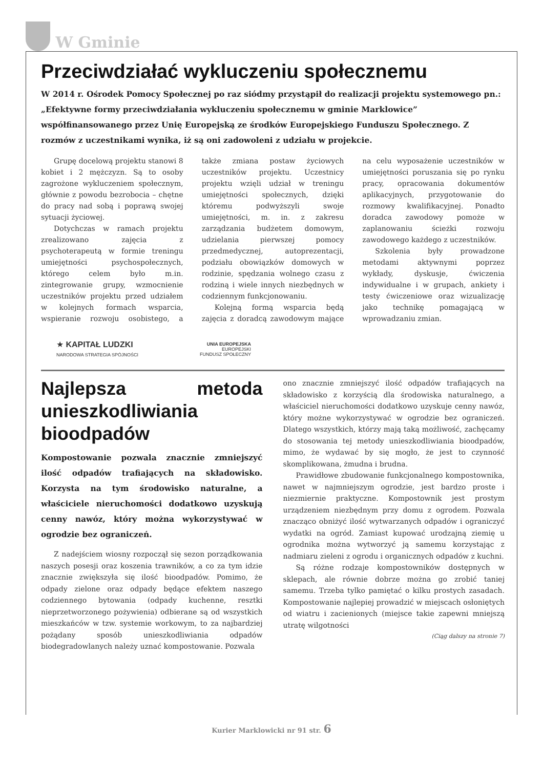W Gminie
Przeciwdziałać wykluczeniu społecznemu
W 2014 r. Ośrodek Pomocy Społecznej po raz siódmy przystąpił do realizacji projektu systemowego pn.: „Efektywne formy przeciwdziałania wykluczeniu społecznemu w gminie Marklowice” współfinansowanego przez Unię Europejską ze środków Europejskiego Funduszu Społecznego. Z rozmów z uczestnikami wynika, iż są oni zadowoleni z udziału w projekcie.
Grupę docelową projektu stanowi 8 kobiet i 2 mężczyzn. Są to osoby zagrożone wykluczeniem społecznym, głównie z powodu bezrobocia – chętne do pracy nad sobą i poprawą swojej sytuacji życiowej.
Dotychczas w ramach projektu zrealizowano zajęcia z psychoterapeutą w formie treningu umiejętności psychospołecznych, którego celem było m.in. zintegrowanie grupy, wzmocnienie uczestników projektu przed udziałem w kolejnych formach wsparcia, wspieranie rozwoju osobistego, a także zmiana postaw życiowych uczestników projektu. Uczestnicy projektu wzięli udział w treningu umiejętności społecznych, dzięki któremu podwyższyli swoje umiejętności, m. in. z zakresu zarządzania budżetem domowym, udzielania pierwszej pomocy przedmedycznej, autoprezentacji, podziału obowiązków domowych w rodzinie, spędzania wolnego czasu z rodziną i wiele innych niezbędnych w codziennym funkcjonowaniu.
Kolejną formą wsparcia będą zajęcia z doradcą zawodowym mające na celu wyposażenie uczestników w umiejętności poruszania się po rynku pracy, opracowania dokumentów aplikacyjnych, przygotowanie do rozmowy kwalifikacyjnej. Ponadto doradca zawodowy pomoże w zaplanowaniu ścieżki rozwoju zawodowego każdego z uczestników.
Szkolenia były prowadzone metodami aktywnymi poprzez wykłady, dyskusje, ćwiczenia indywidualne i w grupach, ankiety i testy ćwiczeniowe oraz wizualizację jako technikę pomagającą w wprowadzaniu zmian.
★ KAPITAŁ LUDZKI
NARODOWA STRATEGIA SPÓJNOŚCI
UNIA EUROPEJSKA
EUROPEJSKI
FUNDUSZ SPOŁECZNY
Najlepsza metoda unieszkodliwiania bioodpadów
Kompostowanie pozwala znacznie zmniejszyć ilość odpadów trafiających na składowisko. Korzysta na tym środowisko naturalne, a właściciele nieruchomości dodatkowo uzyskują cenny nawóz, który można wykorzystywać w ogrodzie bez ograniczeń.
Z nadejściem wiosny rozpoczął się sezon porządkowania naszych posesji oraz koszenia trawników, a co za tym idzie znacznie zwiększyła się ilość biood­padów. Pomimo, że odpady zielone oraz odpady będące efektem naszego codziennego bytowania (odpady kuchenne, resztki nieprzetworzonego pożywienia) odbierane są od wszystkich mieszkańców w tzw. systemie workowym, to za najbardziej pożądany sposób unieszkodliwiania odpadów biodegradowlanych należy uznać kompostowanie. Pozwala
ono znacznie zmniejszyć ilość odpadów trafiających na składowisko z korzyścią dla środowiska naturalnego, a właściciel nieruchomości dodatkowo uzyskuje cenny nawóz, który możne wykorzystywać w ogrodzie bez ograniczeń. Dlatego wszystkich, którzy mają taką możliwość, zachęcamy do stosowania tej metody unieszkodliwiania bioodpadów, mimo, że wydawać by się mogło, że jest to czynność skomplikowana, żmudna i brudna.
Prawidłowe zbudowanie funkcjonalnego kompostownika, nawet w najmniejszym ogrodzie, jest bardzo proste i niezmiernie praktyczne. Kompostownik jest prostym urządzeniem niezbędnym przy domu z ogrodem. Pozwala znacząco obniżyć ilość wytwarzanych odpadów i ograniczyć wydatki na ogród. Zamiast kupować urodzajną ziemię u ogrodnika można wytworzyć ją samemu korzystając z nadmiaru zieleni z ogrodu i organicznych odpadów z kuchni.
Są różne rodzaje kompostowników dostępnych w sklepach, ale równie dobrze można go zrobić taniej samemu. Trzeba tylko pamiętać o kilku prostych zasadach. Kompostowanie najlepiej prowadzić w miejscach osłoniętych od wiatru i zacienionych (miejsce takie zapewni mniejszą utratę wilgotności
(Ciąg dalszy na stronie 7)
Kurier Marklowicki nr 91 str. 6